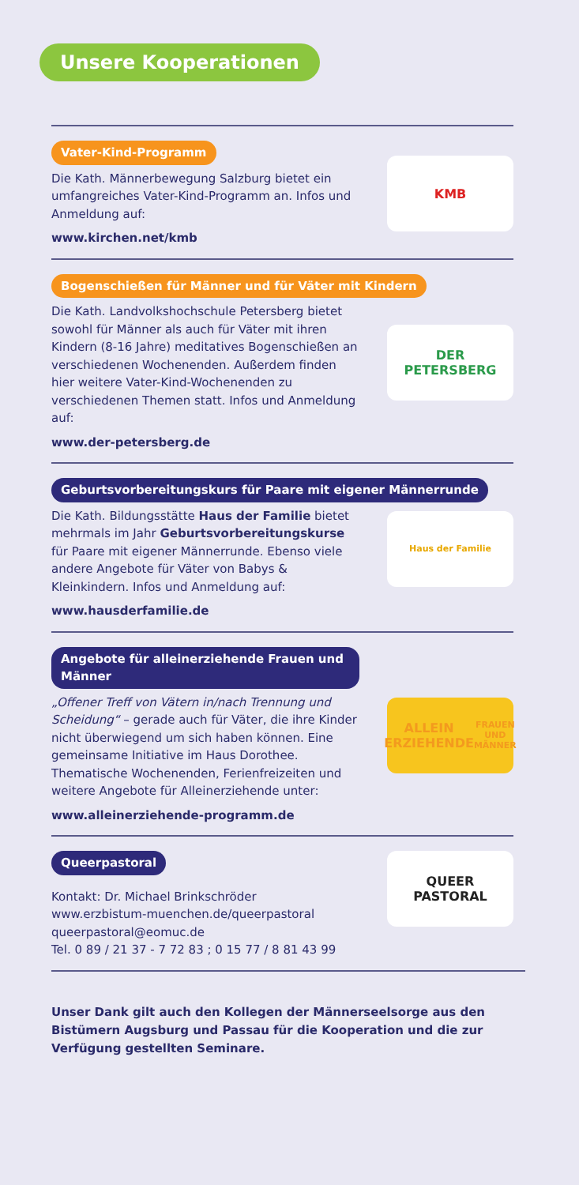Unsere Kooperationen
Vater-Kind-Programm
Die Kath. Männerbewegung Salzburg bietet ein umfangreiches Vater-Kind-Programm an. Infos und Anmeldung auf:
www.kirchen.net/kmb
KMB
Bogenschießen für Männer und für Väter mit Kindern
Die Kath. Landvolkshochschule Petersberg bietet sowohl für Männer als auch für Väter mit ihren Kindern (8-16 Jahre) meditatives Bogenschießen an verschiedenen Wochenenden. Außerdem finden hier weitere Vater-Kind-Wochenenden zu verschiedenen Themen statt. Infos und Anmeldung auf:
www.der-petersberg.de
DER
PETERSBERG
Geburtsvorbereitungskurs für Paare mit eigener Männerrunde
Die Kath. Bildungsstätte Haus der Familie bietet mehrmals im Jahr Geburtsvorbereitungskurse für Paare mit eigener Männerrunde. Ebenso viele andere Angebote für Väter von Babys & Kleinkindern. Infos und Anmeldung auf:
www.hausderfamilie.de
Haus der Familie
Angebote für alleinerziehende Frauen und Männer
„Offener Treff von Vätern in/nach Trennung und Scheidung“ – gerade auch für Väter, die ihre Kinder nicht überwiegend um sich haben können. Eine gemeinsame Initiative im Haus Dorothee. Thematische Wochenenden, Ferienfreizeiten und weitere Angebote für Alleinerziehende unter:
www.alleinerziehende-programm.de
ALLEIN
ERZIEHENDE
FRAUEN UND MÄNNER
Queerpastoral
Kontakt: Dr. Michael Brinkschröder
www.erzbistum-muenchen.de/queerpastoral
queerpastoral@eomuc.de
Tel. 0 89 / 21 37 - 7 72 83 ; 0 15 77 / 8 81 43 99
QUEER
PASTORAL
Unser Dank gilt auch den Kollegen der Männerseelsorge aus den Bistümern Augsburg und Passau für die Kooperation und die zur Verfügung gestellten Seminare.